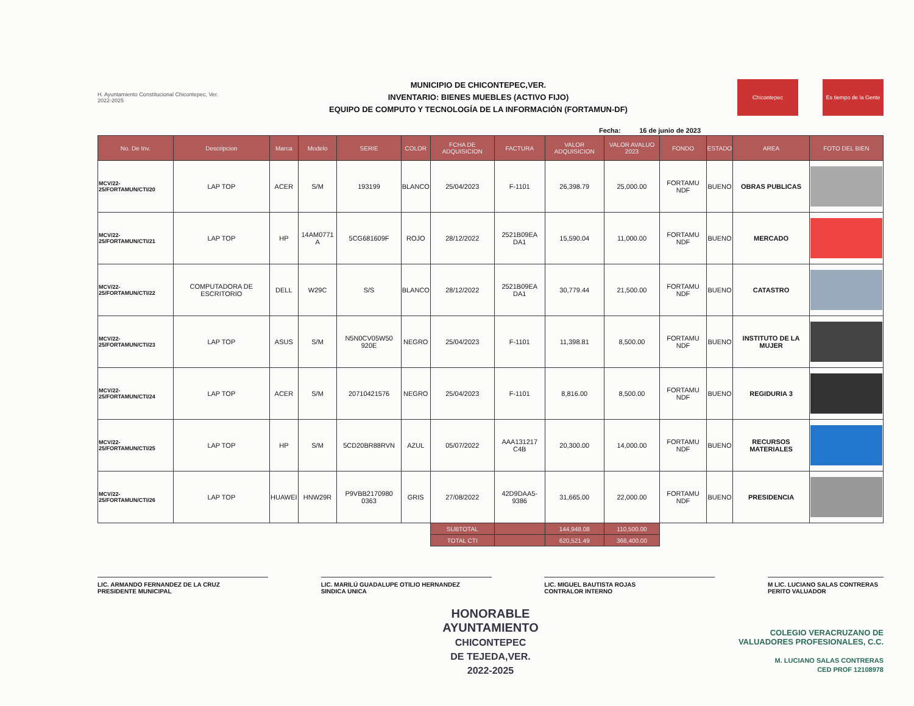H. Ayuntamiento Constitucional Chicontepec, Ver. 2022-2025
MUNICIPIO DE CHICONTEPEC,VER.
INVENTARIO: BIENES MUEBLES (ACTIVO FIJO)
EQUIPO DE COMPUTO Y TECNOLOGÍA DE LA INFORMACIÓN (FORTAMUN-DF)
Chicontepec Es tiempo de la Gente
Fecha: 16 de junio de 2023
| No. De Inv. | Descripcion | Marca | Modelo | SERIE | COLOR | FCHA DE ADQUISICION | FACTURA | VALOR ADQUISICION | VALOR AVALUO 2023 | FONDO | ESTADO | AREA | FOTO DEL BIEN |
| --- | --- | --- | --- | --- | --- | --- | --- | --- | --- | --- | --- | --- | --- |
| MCV/22-25/FORTAMUN/CTI/20 | LAP TOP | ACER | S/M | 193199 | BLANCO | 25/04/2023 | F-1101 | 26,398.79 | 25,000.00 | FORTAMU NDF | BUENO | OBRAS PUBLICAS | |
| MCV/22-25/FORTAMUN/CTI/21 | LAP TOP | HP | 14AM0771 A | 5CG681609F | ROJO | 28/12/2022 | 2521B09EA DA1 | 15,590.04 | 11,000.00 | FORTAMU NDF | BUENO | MERCADO | |
| MCV/22-25/FORTAMUN/CTI/22 | COMPUTADORA DE ESCRITORIO | DELL | W29C | S/S | BLANCO | 28/12/2022 | 2521B09EA DA1 | 30,779.44 | 21,500.00 | FORTAMU NDF | BUENO | CATASTRO | |
| MCV/22-25/FORTAMUN/CTI/23 | LAP TOP | ASUS | S/M | N5N0CV05W50 920E | NEGRO | 25/04/2023 | F-1101 | 11,398.81 | 8,500.00 | FORTAMU NDF | BUENO | INSTITUTO DE LA MUJER | |
| MCV/22-25/FORTAMUN/CTI/24 | LAP TOP | ACER | S/M | 20710421576 | NEGRO | 25/04/2023 | F-1101 | 8,816.00 | 8,500.00 | FORTAMU NDF | BUENO | REGIDURIA 3 | |
| MCV/22-25/FORTAMUN/CTI/25 | LAP TOP | HP | S/M | 5CD20BR88RVN | AZUL | 05/07/2022 | AAA131217 C4B | 20,300.00 | 14,000.00 | FORTAMU NDF | BUENO | RECURSOS MATERIALES | |
| MCV/22-25/FORTAMUN/CTI/26 | LAP TOP | HUAWEI | HNW29R | P9VBB2170980 0363 | GRIS | 27/08/2022 | 42D9DAA5- 9386 | 31,665.00 | 22,000.00 | FORTAMU NDF | BUENO | PRESIDENCIA | |
| | | | | | | SUBTOTAL | | 144,948.08 | 110,500.00 | | | | |
| | | | | | | TOTAL CTI | | 620,521.49 | 368,400.00 | | | | |
LIC. ARMANDO FERNANDEZ DE LA CRUZ
PRESIDENTE MUNICIPAL
LIC. MARILÚ GUADALUPE OTILIO HERNANDEZ
SINDICA UNICA
LIC. MIGUEL BAUTISTA ROJAS
CONTRALOR INTERNO
M LIC. LUCIANO SALAS CONTRERAS
PERITO VALUADOR
HONORABLE
AYUNTAMIENTO
CHICONTEPEC
DE TEJEDA,VER.
2022-2025
COLEGIO VERACRUZANO DE
VALUADORES PROFESIONALES, C.C.
M. LUCIANO SALAS CONTRERAS
CED PROF 12108978